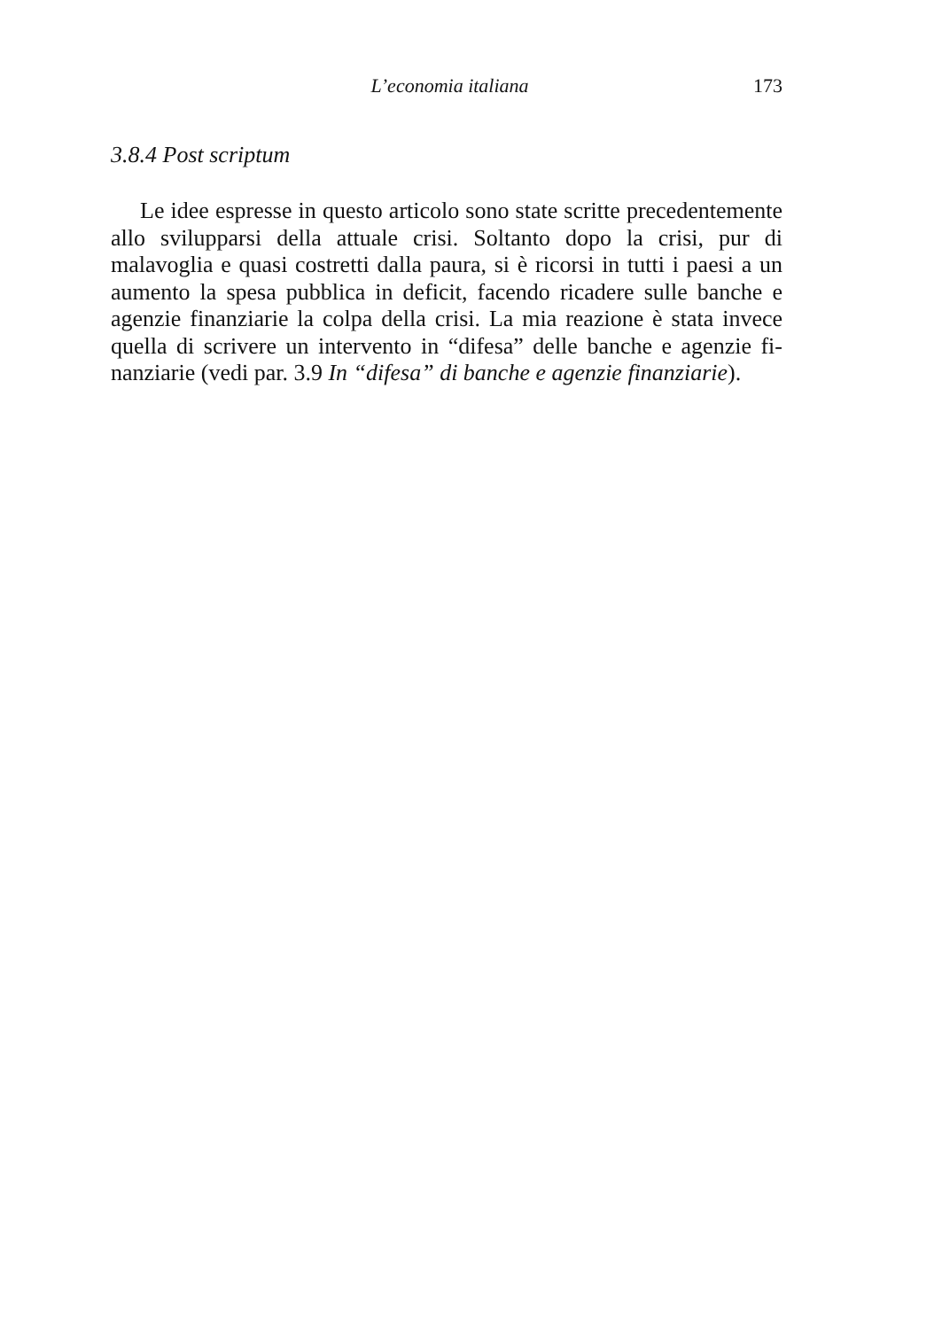L’economia italiana 173
3.8.4 Post scriptum
Le idee espresse in questo articolo sono state scritte precedente­mente allo svilupparsi della attuale crisi. Soltanto dopo la crisi, pur di malavoglia e quasi costretti dalla paura, si è ricorsi in tutti i paesi a un aumento la spesa pubblica in deficit, facendo ricadere sulle banche e agenzie finanziarie la colpa della crisi. La mia reazione è stata invece quella di scrivere un intervento in “difesa” delle banche e agenzie fi­nanziarie (vedi par. 3.9 In “difesa” di banche e agenzie finanziarie).